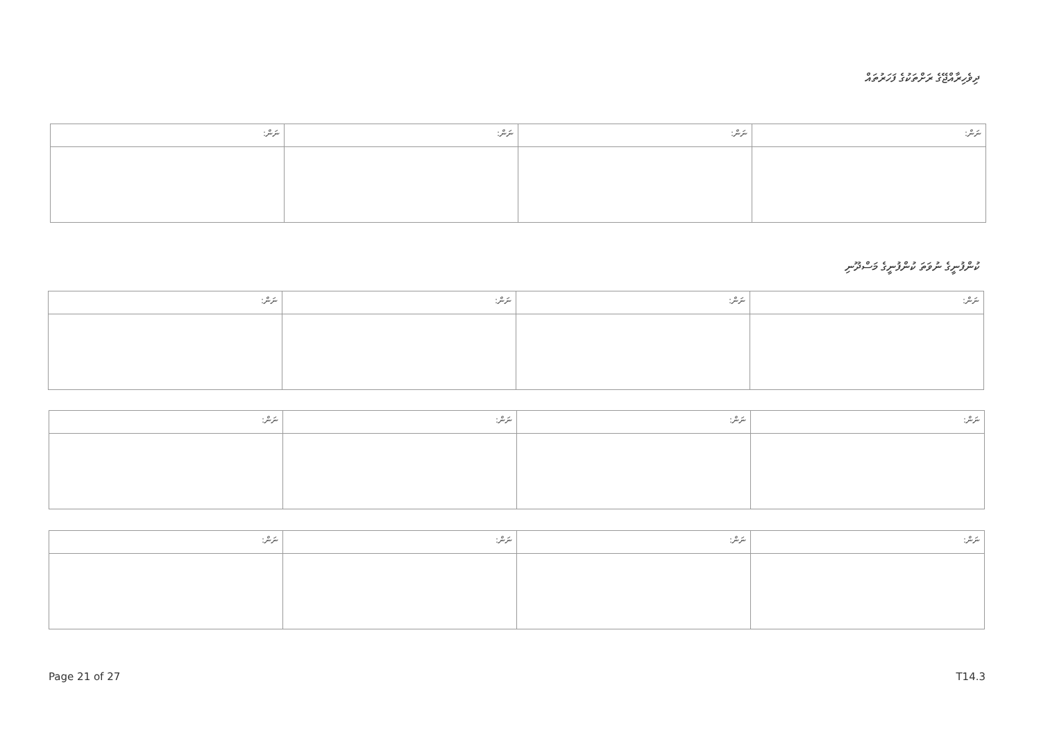ދިވެހިރާއްޖޭގެ ރަށްތަކުގެ ފަހަރުތައް
| ނަން: | ނަން: | ނަން: | ނަން: |
| --- | --- | --- | --- |
ކުންފުނީގެ ނުވަތަ ކުންފުނީގެ މަސްދޫނި
| ނަން: | ނަން: | ނަން: | ނަން: |
| --- | --- | --- | --- |
| ނަން: | ނަން: | ނަން: | ނަން: |
| --- | --- | --- | --- |
| ނަން: | ނަން: | ނަން: | ނަން: |
| --- | --- | --- | --- |
Page 21 of 27 T14.3